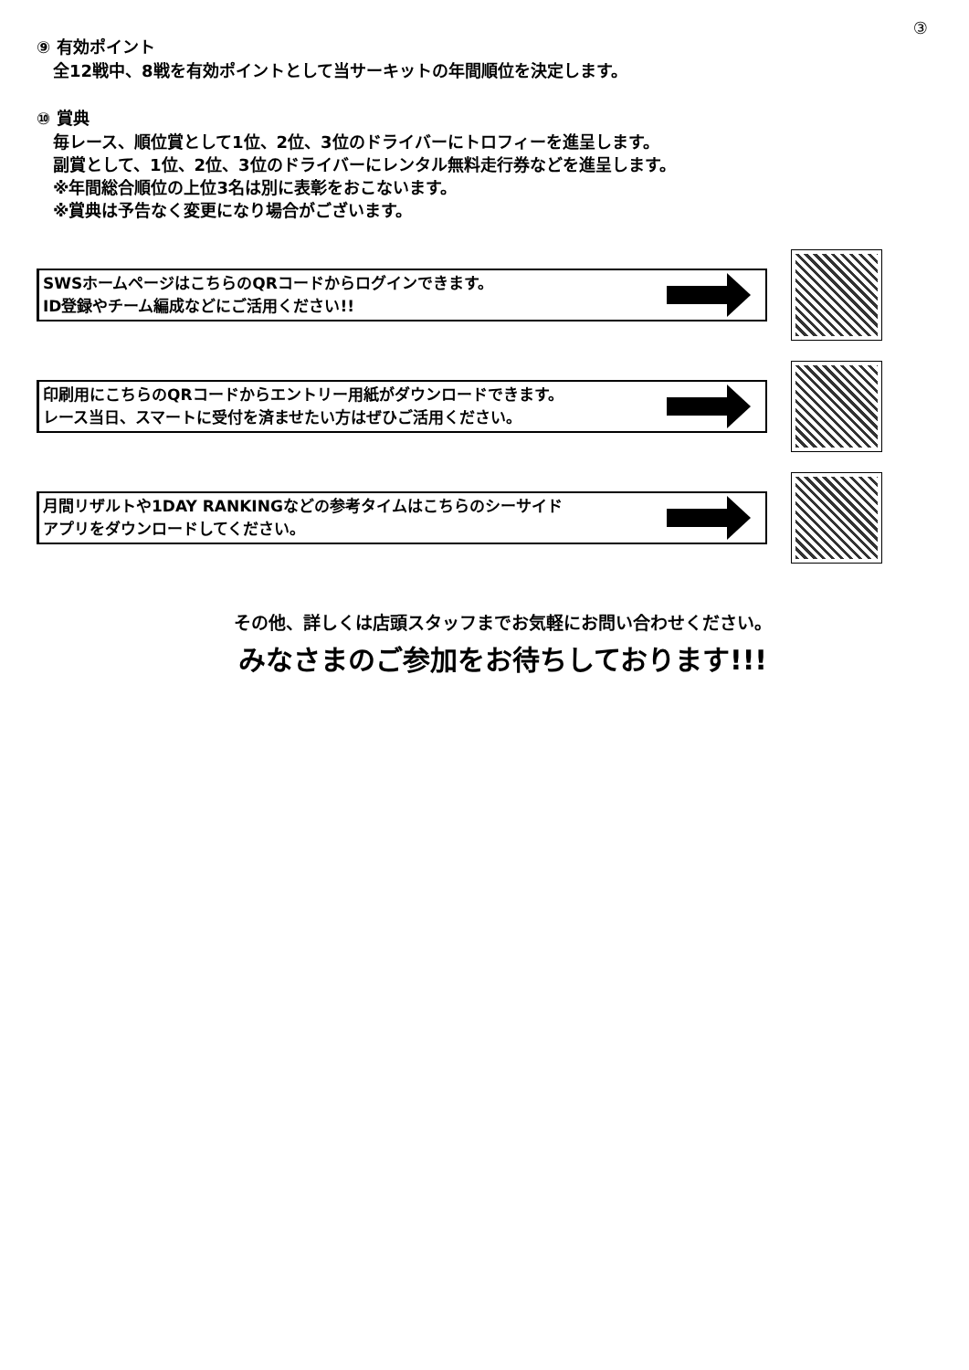③
⑨ 有効ポイント
全12戦中、8戦を有効ポイントとして当サーキットの年間順位を決定します。
⑩ 賞典
毎レース、順位賞として1位、2位、3位のドライバーにトロフィーを進呈します。
副賞として、1位、2位、3位のドライバーにレンタル無料走行券などを進呈します。
※年間総合順位の上位3名は別に表彰をおこないます。
※賞典は予告なく変更になり場合がございます。
SWSホームページはこちらのQRコードからログインできます。
ID登録やチーム編成などにご活用ください!!
印刷用にこちらのQRコードからエントリー用紙がダウンロードできます。
レース当日、スマートに受付を済ませたい方はぜひご活用ください。
月間リザルトや1DAY RANKINGなどの参考タイムはこちらのシーサイド
アプリをダウンロードしてください。
その他、詳しくは店頭スタッフまでお気軽にお問い合わせください。
みなさまのご参加をお待ちしております!!!